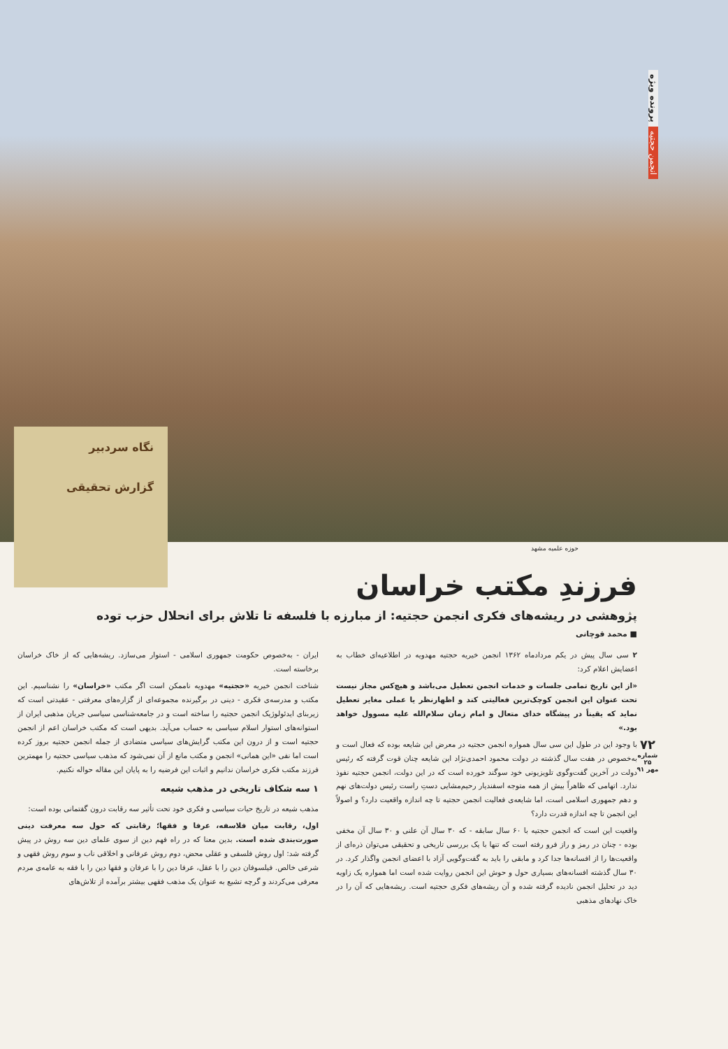پرونده ویژه
انجمن حجتیه
نگاه سردبیر
گزارش تحقیقی
حوزه علمیه مشهد
فرزندِ مکتب خراسان
پژوهشی در ریشه‌های فکری انجمن حجتیه: از مبارزه با فلسفه تا تلاش برای انحلال حزب توده
■ محمد قوچانی
۲ سی سال پیش در یکم مردادماه ۱۳۶۲ انجمن خیریه حجتیه مهدویه در اطلاعیه‌ای خطاب به اعضایش اعلام کرد:
«از این تاریخ تمامی جلسات و خدمات انجمن تعطیل می‌باشد و هیچ‌کس مجاز نیست تحت عنوان این انجمن کوچک‌ترین فعالیتی کند و اظهارنظر یا عملی مغایر تعطیل نماید که یقیناً در پیشگاه خدای متعال و امام زمان سلام‌الله علیه مسوول خواهد بود.»
با وجود این در طول این سی سال همواره انجمن حجتیه در معرض این شایعه بوده که فعال است و به‌خصوص در هفت سال گذشته در دولت محمود احمدی‌نژاد این شایعه چنان قوت گرفته که رئیس دولت در آخرین گفت‌وگوی تلویزیونی خود سوگند خورده است که در این دولت، انجمن حجتیه نفوذ ندارد. اتهامی که ظاهراً بیش از همه متوجه اسفندیار رحیم‌مشایی دستِ راست رئیس دولت‌های نهم و دهم جمهوری اسلامی است، اما شایعه‌ی فعالیت انجمن حجتیه تا چه اندازه واقعیت دارد؟ و اصولاً این انجمن تا چه اندازه قدرت دارد؟
واقعیت این است که انجمن حجتیه با ۶۰ سال سابقه - که ۳۰ سال آن علنی و ۳۰ سال آن مخفی بوده - چنان در رمز و راز فرو رفته است که تنها با یک بررسی تاریخی و تحقیقی می‌توان ذره‌ای از واقعیت‌ها را از افسانه‌ها جدا کرد و مابقی را باید به گفت‌وگویی آزاد با اعضای انجمن واگذار کرد. در ۳۰ سال گذشته افسانه‌های بسیاری حول و حوش این انجمن روایت شده است اما همواره یک زاویه دید در تحلیل انجمن نادیده گرفته شده و آن ریشه‌های فکری حجتیه است. ریشه‌هایی که آن را در خاک نهادهای مذهبی
ایران - به‌خصوص حکومت جمهوری اسلامی - استوار می‌سازد. ریشه‌هایی که از خاک خراسان برخاسته است.
شناخت انجمن خیریه «حجتیه» مهدویه ناممکن است اگر مکتب «خراسان» را نشناسیم. این مکتب و مدرسه‌ی فکری - دینی در برگیرنده مجموعه‌ای از گزاره‌های معرفتی - عقیدتی است که زیربنای ایدئولوژیک انجمن حجتیه را ساخته است و در جامعه‌شناسی سیاسی جریان مذهبی ایران از استوانه‌های استوار اسلام سیاسی به حساب می‌آید. بدیهی است که مکتب خراسان اعم از انجمن حجتیه است و از درون این مکتب گرایش‌های سیاسی متضادی از جمله انجمن حجتیه بروز کرده است اما نفی «این همانی» انجمن و مکتب مانع از آن نمی‌شود که مذهب سیاسی حجتیه را مهمترین فرزند مکتب فکری خراسان ندانیم و اثبات این فرضیه را به پایان این مقاله حواله نکنیم.
۱ سه شکاف تاریخی در مذهب شیعه
مذهب شیعه در تاریخ حیات سیاسی و فکری خود تحت تأثیر سه رقابت درون گفتمانی بوده است:
اول، رقابت میان فلاسفه، عرفا و فقها؛ رقابتی که حول سه معرفت دینی صورت‌بندی شده است. بدین معنا که در راه فهم دین از سوی علمای دین سه روش در پیش گرفته شد: اول روش فلسفی و عقلی محض، دوم روش عرفانی و اخلاقی ناب و سوم روش فقهی و شرعی خالص. فیلسوفان دین را با عقل، عرفا دین را با عرفان و فقها دین را با فقه به عامه‌ی مردم معرفی می‌کردند و گرچه تشیع به عنوان یک مذهب فقهی بیشتر برآمده از تلاش‌های
۷۲
شماره ۲۵
مهر ۹۱